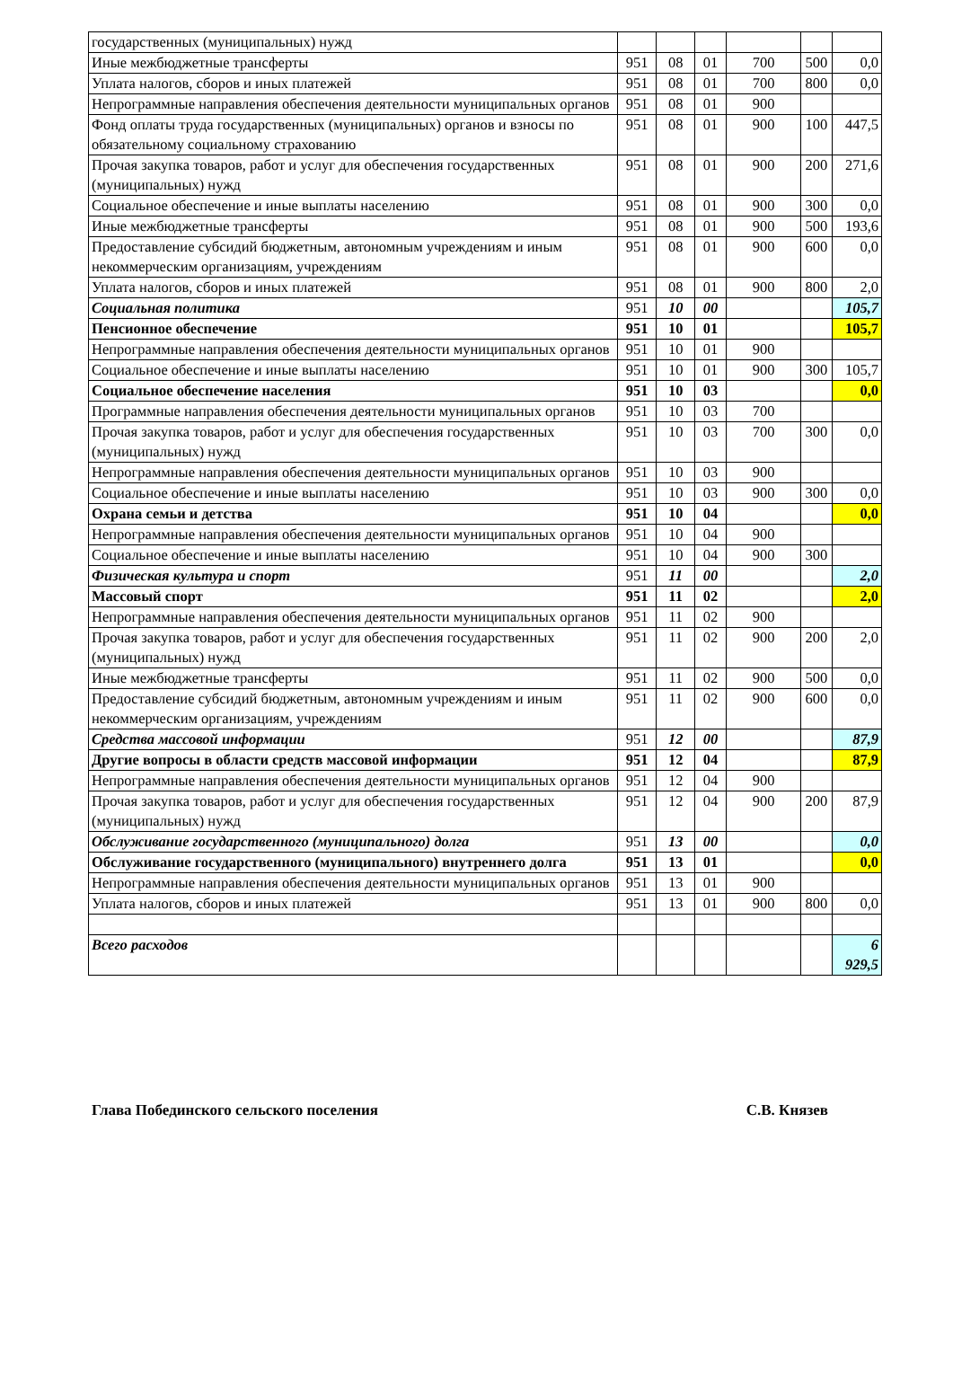| государственных (муниципальных) нужд | | | | | | |
| Иные межбюджетные трансферты | 951 | 08 | 01 | 700 | 500 | 0,0 |
| Уплата налогов, сборов и иных платежей | 951 | 08 | 01 | 700 | 800 | 0,0 |
| Непрограммные направления обеспечения деятельности муниципальных органов | 951 | 08 | 01 | 900 | | |
| Фонд оплаты труда государственных (муниципальных) органов и взносы по обязательному социальному страхованию | 951 | 08 | 01 | 900 | 100 | 447,5 |
| Прочая закупка товаров, работ и услуг для обеспечения государственных (муниципальных) нужд | 951 | 08 | 01 | 900 | 200 | 271,6 |
| Социальное обеспечение и иные выплаты населению | 951 | 08 | 01 | 900 | 300 | 0,0 |
| Иные межбюджетные трансферты | 951 | 08 | 01 | 900 | 500 | 193,6 |
| Предоставление субсидий бюджетным, автономным учреждениям и иным некоммерческим организациям, учреждениям | 951 | 08 | 01 | 900 | 600 | 0,0 |
| Уплата налогов, сборов и иных платежей | 951 | 08 | 01 | 900 | 800 | 2,0 |
| Социальная политика | 951 | 10 | 00 | | | 105,7 |
| Пенсионное обеспечение | 951 | 10 | 01 | | | 105,7 |
| Непрограммные направления обеспечения деятельности муниципальных органов | 951 | 10 | 01 | 900 | | |
| Социальное обеспечение и иные выплаты населению | 951 | 10 | 01 | 900 | 300 | 105,7 |
| Социальное обеспечение населения | 951 | 10 | 03 | | | 0,0 |
| Программные направления обеспечения деятельности муниципальных органов | 951 | 10 | 03 | 700 | | |
| Прочая закупка товаров, работ и услуг для обеспечения государственных (муниципальных) нужд | 951 | 10 | 03 | 700 | 300 | 0,0 |
| Непрограммные направления обеспечения деятельности муниципальных органов | 951 | 10 | 03 | 900 | | |
| Социальное обеспечение и иные выплаты населению | 951 | 10 | 03 | 900 | 300 | 0,0 |
| Охрана семьи и детства | 951 | 10 | 04 | | | 0,0 |
| Непрограммные направления обеспечения деятельности муниципальных органов | 951 | 10 | 04 | 900 | | |
| Социальное обеспечение и иные выплаты населению | 951 | 10 | 04 | 900 | 300 | |
| Физическая культура и спорт | 951 | 11 | 00 | | | 2,0 |
| Массовый спорт | 951 | 11 | 02 | | | 2,0 |
| Непрограммные направления обеспечения деятельности муниципальных органов | 951 | 11 | 02 | 900 | | |
| Прочая закупка товаров, работ и услуг для обеспечения государственных (муниципальных) нужд | 951 | 11 | 02 | 900 | 200 | 2,0 |
| Иные межбюджетные трансферты | 951 | 11 | 02 | 900 | 500 | 0,0 |
| Предоставление субсидий бюджетным, автономным учреждениям и иным некоммерческим организациям, учреждениям | 951 | 11 | 02 | 900 | 600 | 0,0 |
| Средства массовой информации | 951 | 12 | 00 | | | 87,9 |
| Другие вопросы в области средств массовой информации | 951 | 12 | 04 | | | 87,9 |
| Непрограммные направления обеспечения деятельности муниципальных органов | 951 | 12 | 04 | 900 | | |
| Прочая закупка товаров, работ и услуг для обеспечения государственных (муниципальных) нужд | 951 | 12 | 04 | 900 | 200 | 87,9 |
| Обслуживание государственного (муниципального) долга | 951 | 13 | 00 | | | 0,0 |
| Обслуживание государственного (муниципального) внутреннего долга | 951 | 13 | 01 | | | 0,0 |
| Непрограммные направления обеспечения деятельности муниципальных органов | 951 | 13 | 01 | 900 | | |
| Уплата налогов, сборов и иных платежей | 951 | 13 | 01 | 900 | 800 | 0,0 |
| Всего расходов | | | | | | 6 929,5 |
Глава Побединского сельского поселения С.В. Князев